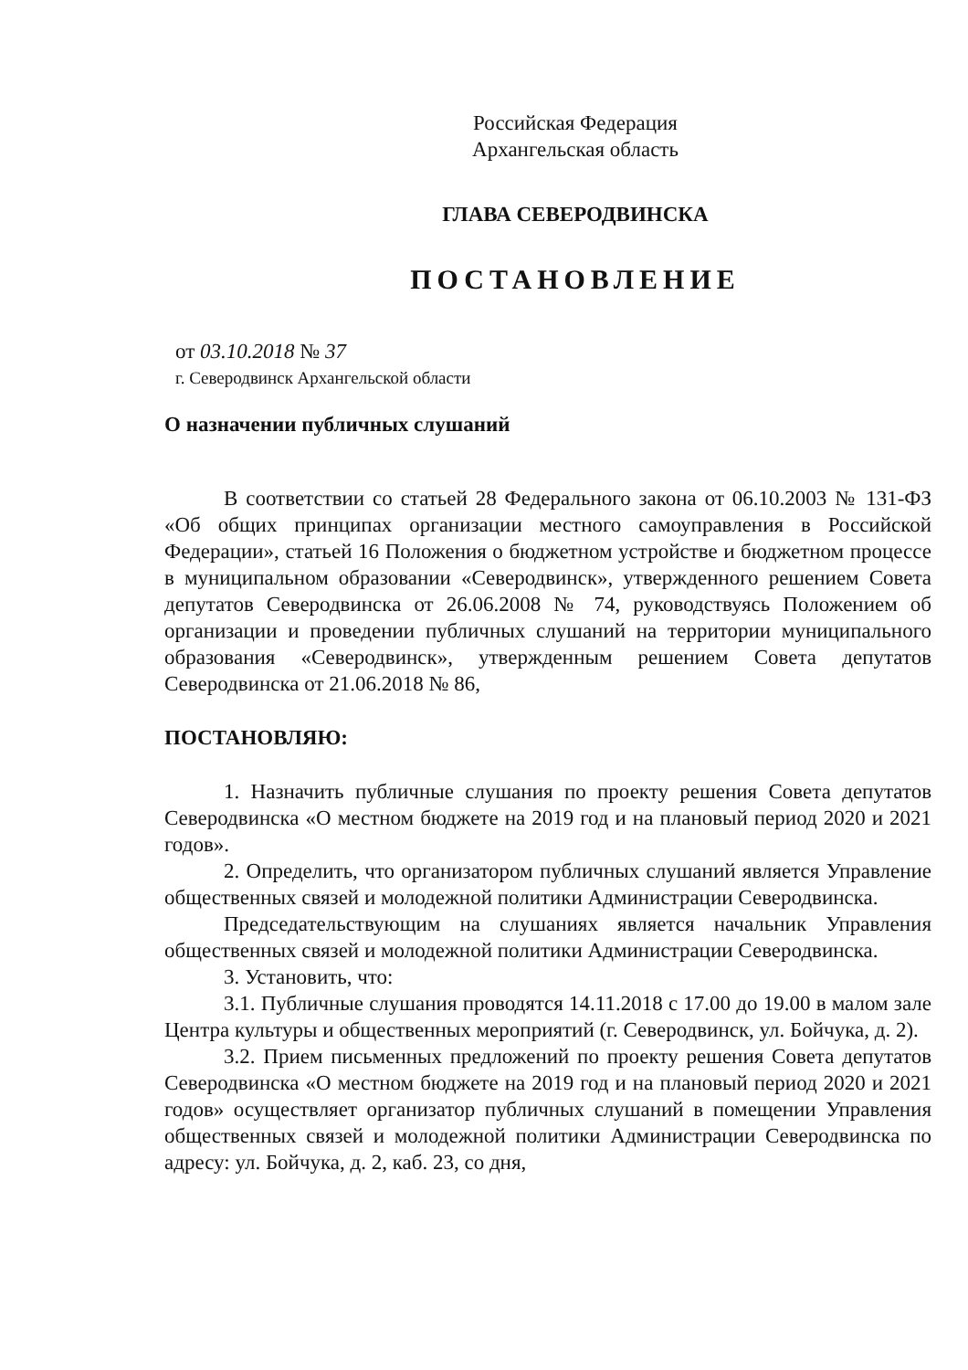Российская Федерация
Архангельская область
ГЛАВА СЕВЕРОДВИНСКА
ПОСТАНОВЛЕНИЕ
от 03.10.2018 № 37
г. Северодвинск Архангельской области
О назначении публичных слушаний
В соответствии со статьей 28 Федерального закона от 06.10.2003 № 131-ФЗ «Об общих принципах организации местного самоуправления в Российской Федерации», статьей 16 Положения о бюджетном устройстве и бюджетном процессе в муниципальном образовании «Северодвинск», утвержденного решением Совета депутатов Северодвинска от 26.06.2008 № 74, руководствуясь Положением об организации и проведении публичных слушаний на территории муниципального образования «Северодвинск», утвержденным решением Совета депутатов Северодвинска от 21.06.2018 № 86,
ПОСТАНОВЛЯЮ:
1. Назначить публичные слушания по проекту решения Совета депутатов Северодвинска «О местном бюджете на 2019 год и на плановый период 2020 и 2021 годов».
2. Определить, что организатором публичных слушаний является Управление общественных связей и молодежной политики Администрации Северодвинска.
Председательствующим на слушаниях является начальник Управления общественных связей и молодежной политики Администрации Северодвинска.
3. Установить, что:
3.1. Публичные слушания проводятся 14.11.2018 с 17.00 до 19.00 в малом зале Центра культуры и общественных мероприятий (г. Северодвинск, ул. Бойчука, д. 2).
3.2. Прием письменных предложений по проекту решения Совета депутатов Северодвинска «О местном бюджете на 2019 год и на плановый период 2020 и 2021 годов» осуществляет организатор публичных слушаний в помещении Управления общественных связей и молодежной политики Администрации Северодвинска по адресу: ул. Бойчука, д. 2, каб. 23, со дня,